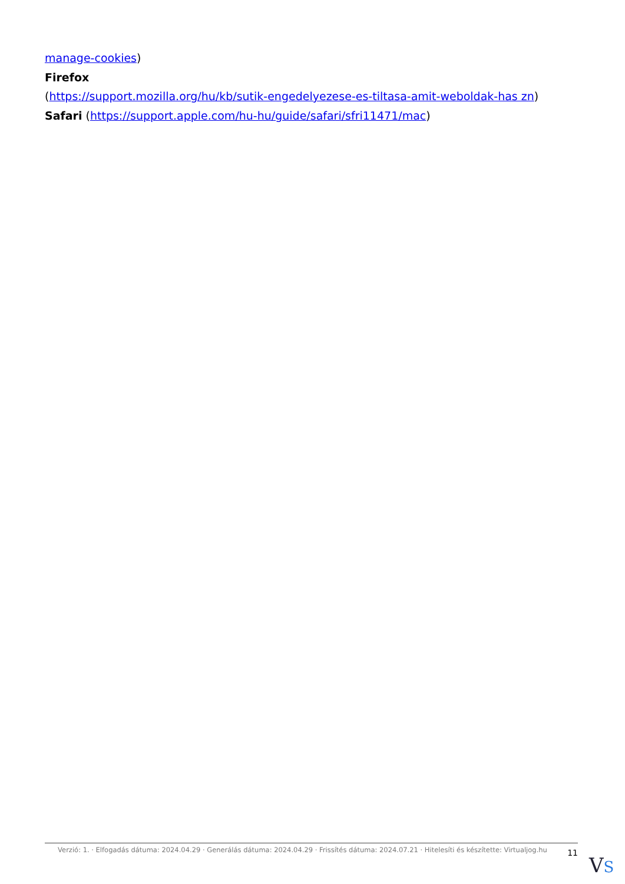manage-cookies)
Firefox
(https://support.mozilla.org/hu/kb/sutik-engedelyezese-es-tiltasa-amit-weboldak-has zn)
Safari (https://support.apple.com/hu-hu/guide/safari/sfri11471/mac)
Verzió: 1. · Elfogadás dátuma: 2024.04.29 · Generálás dátuma: 2024.04.29 · Frissítés dátuma: 2024.07.21 · Hitelesíti és készítette: Virtualjog.hu
11
VS